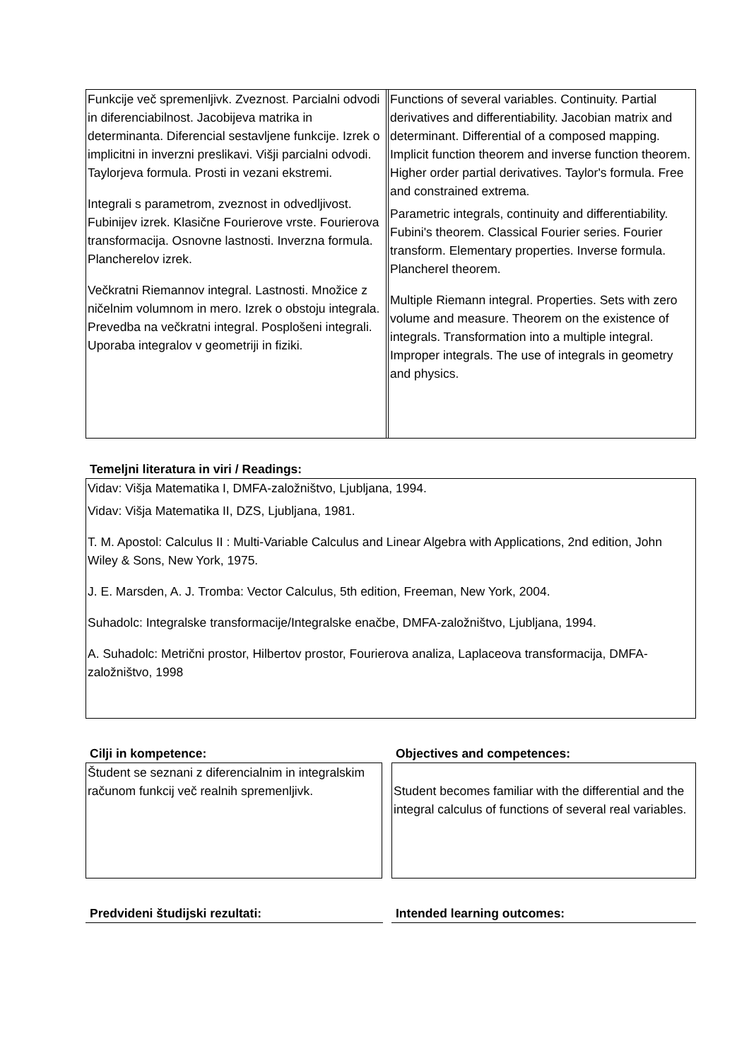Funkcije več spremenljivk. Zveznost. Parcialni odvodi in diferenciabilnost. Jacobijeva matrika in determinanta. Diferencial sestavljene funkcije. Izrek o implicitni in inverzni preslikavi. Višji parcialni odvodi. Taylorjeva formula. Prosti in vezani ekstremi.
Integrali s parametrom, zveznost in odvedljivost. Fubinijev izrek. Klasične Fourierove vrste. Fourierova transformacija. Osnovne lastnosti. Inverzna formula. Plancherelov izrek.
Večkratni Riemannov integral. Lastnosti. Množice z ničelnim volumnom in mero. Izrek o obstoju integrala. Prevedba na večkratni integral. Posplošeni integrali. Uporaba integralov v geometriji in fiziki.
Functions of several variables. Continuity. Partial derivatives and differentiability. Jacobian matrix and determinant. Differential of a composed mapping. Implicit function theorem and inverse function theorem. Higher order partial derivatives. Taylor's formula. Free and constrained extrema.
Parametric integrals, continuity and differentiability. Fubini's theorem. Classical Fourier series. Fourier transform. Elementary properties. Inverse formula. Plancherel theorem.
Multiple Riemann integral. Properties. Sets with zero volume and measure. Theorem on the existence of integrals. Transformation into a multiple integral. Improper integrals. The use of integrals in geometry and physics.
Temeljni literatura in viri / Readings:
Vidav: Višja Matematika I, DMFA-založništvo, Ljubljana, 1994.
Vidav: Višja Matematika II, DZS, Ljubljana, 1981.
T. M. Apostol: Calculus II : Multi-Variable Calculus and Linear Algebra with Applications, 2nd edition, John Wiley & Sons, New York, 1975.
J. E. Marsden, A. J. Tromba: Vector Calculus, 5th edition, Freeman, New York, 2004.
Suhadolc: Integralske transformacije/Integralske enačbe, DMFA-založništvo, Ljubljana, 1994.
A. Suhadolc: Metrični prostor, Hilbertov prostor, Fourierova analiza, Laplaceova transformacija, DMFA-založništvo, 1998
Cilji in kompetence:
Študent se seznani z diferencialnim in integralskim računom funkcij več realnih spremenljivk.
Objectives and competences:
Student becomes familiar with the differential and the integral calculus of functions of several real variables.
Predvideni študijski rezultati: Intended learning outcomes: